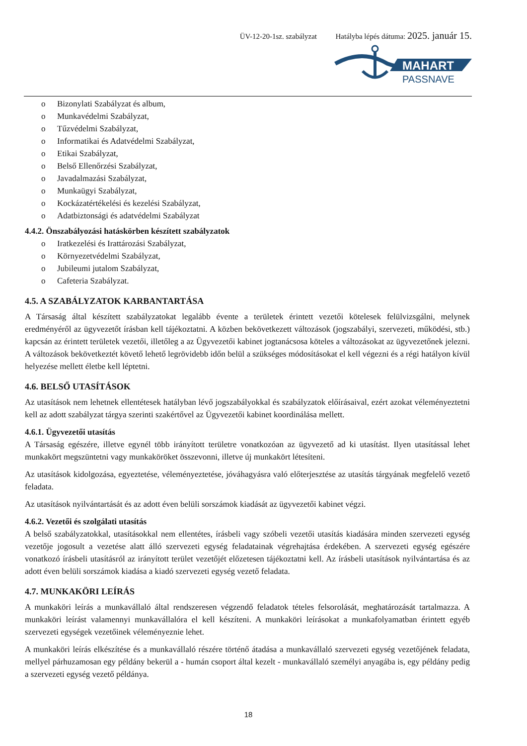ÜV-12-20-1sz. szabályzat Hatályba lépés dátuma: 2025. január 15.
MAHART
PASSNAVE
o Bizonylati Szabályzat és album,
o Munkavédelmi Szabályzat,
o Tűzvédelmi Szabályzat,
o Informatikai és Adatvédelmi Szabályzat,
o Etikai Szabályzat,
o Belső Ellenőrzési Szabályzat,
o Javadalmazási Szabályzat,
o Munkaügyi Szabályzat,
o Kockázatértékelési és kezelési Szabályzat,
o Adatbiztonsági és adatvédelmi Szabályzat
4.4.2. Önszabályozási hatáskörben készített szabályzatok
o Iratkezelési és Irattározási Szabályzat,
o Környezetvédelmi Szabályzat,
o Jubileumi jutalom Szabályzat,
o Cafeteria Szabályzat.
4.5. A SZABÁLYZATOK KARBANTARTÁSA
A Társaság által készített szabályzatokat legalább évente a területek érintett vezetői kötelesek felülvizsgálni, melynek eredményéről az ügyvezetőt írásban kell tájékoztatni. A közben bekövetkezett változások (jogszabályi, szervezeti, működési, stb.) kapcsán az érintett területek vezetői, illetőleg a az Ügyvezetői kabinet jogtanácsosa köteles a változásokat az ügyvezetőnek jelezni. A változások bekövetkeztét követő lehető legrövidebb időn belül a szükséges módosításokat el kell végezni és a régi hatályon kívül helyezése mellett életbe kell léptetni.
4.6. BELSŐ UTASÍTÁSOK
Az utasítások nem lehetnek ellentétesek hatályban lévő jogszabályokkal és szabályzatok előírásaival, ezért azokat véleményeztetni kell az adott szabályzat tárgya szerinti szakértővel az Ügyvezetői kabinet koordinálása mellett.
4.6.1. Ügyvezetői utasítás
A Társaság egészére, illetve egynél több irányított területre vonatkozóan az ügyvezető ad ki utasítást. Ilyen utasítással lehet munkakört megszüntetni vagy munkaköröket összevonni, illetve új munkakört létesíteni.
Az utasítások kidolgozása, egyeztetése, véleményeztetése, jóváhagyásra való előterjesztése az utasítás tárgyának megfelelő vezető feladata.
Az utasítások nyilvántartását és az adott éven belüli sorszámok kiadását az ügyvezetői kabinet végzi.
4.6.2. Vezetői és szolgálati utasítás
A belső szabályzatokkal, utasításokkal nem ellentétes, írásbeli vagy szóbeli vezetői utasítás kiadására minden szervezeti egység vezetője jogosult a vezetése alatt álló szervezeti egység feladatainak végrehajtása érdekében. A szervezeti egység egészére vonatkozó írásbeli utasításról az irányított terület vezetőjét előzetesen tájékoztatni kell. Az írásbeli utasítások nyilvántartása és az adott éven belüli sorszámok kiadása a kiadó szervezeti egység vezető feladata.
4.7. MUNKAKÖRI LEÍRÁS
A munkaköri leírás a munkavállaló által rendszeresen végzendő feladatok tételes felsorolását, meghatározását tartalmazza. A munkaköri leírást valamennyi munkavállalóra el kell készíteni. A munkaköri leírásokat a munkafolyamatban érintett egyéb szervezeti egységek vezetőinek véleményeznie lehet.
A munkaköri leírás elkészítése és a munkavállaló részére történő átadása a munkavállaló szervezeti egység vezetőjének feladata, mellyel párhuzamosan egy példány bekerül a - humán csoport által kezelt - munkavállaló személyi anyagába is, egy példány pedig a szervezeti egység vezető példánya.
18